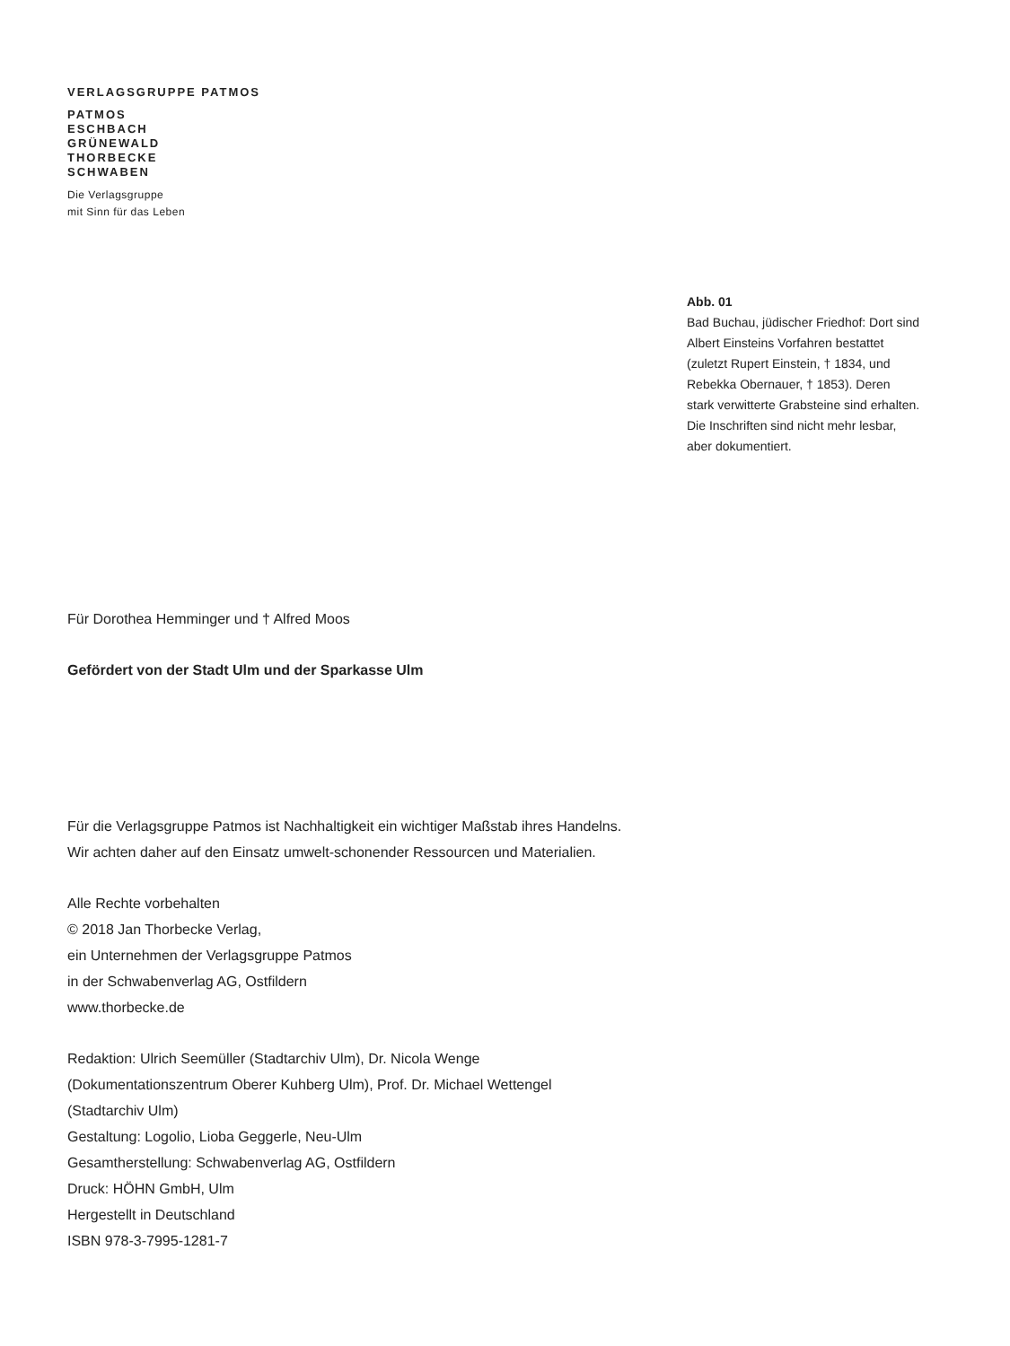VERLAGSGRUPPE PATMOS
PATMOS
ESCHBACH
GRÜNEWALD
THORBECKE
SCHWABEN
Die Verlagsgruppe
mit Sinn für das Leben
Abb. 01
Bad Buchau, jüdischer Friedhof: Dort sind Albert Einsteins Vorfahren bestattet (zuletzt Rupert Einstein, † 1834, und Rebekka Obernauer, † 1853). Deren stark verwitterte Grabsteine sind erhalten. Die Inschriften sind nicht mehr lesbar, aber dokumentiert.
Für Dorothea Hemminger und † Alfred Moos
Gefördert von der Stadt Ulm und der Sparkasse Ulm
Für die Verlagsgruppe Patmos ist Nachhaltigkeit ein wichtiger Maßstab ihres Handelns. Wir achten daher auf den Einsatz umwelt-schonender Ressourcen und Materialien.
Alle Rechte vorbehalten
© 2018 Jan Thorbecke Verlag,
ein Unternehmen der Verlagsgruppe Patmos
in der Schwabenverlag AG, Ostfildern
www.thorbecke.de
Redaktion: Ulrich Seemüller (Stadtarchiv Ulm), Dr. Nicola Wenge (Dokumentationszentrum Oberer Kuhberg Ulm), Prof. Dr. Michael Wettengel (Stadtarchiv Ulm)
Gestaltung: Logolio, Lioba Geggerle, Neu-Ulm
Gesamtherstellung: Schwabenverlag AG, Ostfildern
Druck: HÖHN GmbH, Ulm
Hergestellt in Deutschland
ISBN 978-3-7995-1281-7